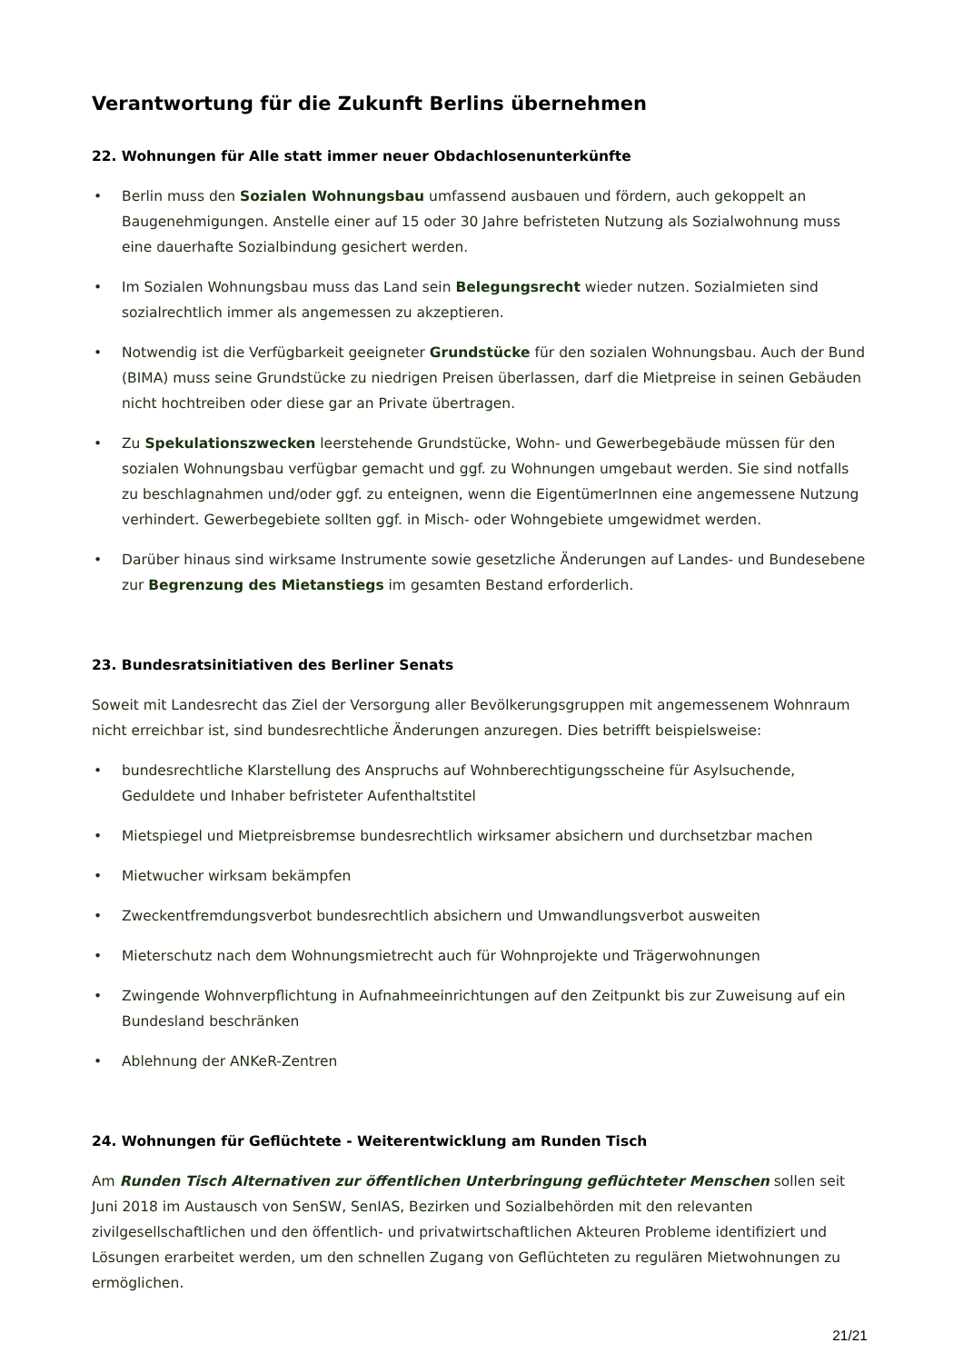Verantwortung für die Zukunft Berlins übernehmen
22. Wohnungen für Alle statt immer neuer Obdachlosenunterkünfte
• Berlin muss den Sozialen Wohnungsbau umfassend ausbauen und fördern, auch gekoppelt an Baugenehmigungen. Anstelle einer auf 15 oder 30 Jahre befristeten Nutzung als Sozialwohnung muss eine dauerhafte Sozialbindung gesichert werden.
• Im Sozialen Wohnungsbau muss das Land sein Belegungsrecht wieder nutzen. Sozialmieten sind sozialrechtlich immer als angemessen zu akzeptieren.
• Notwendig ist die Verfügbarkeit geeigneter Grundstücke für den sozialen Wohnungsbau. Auch der Bund (BIMA) muss seine Grundstücke zu niedrigen Preisen überlassen, darf die Mietpreise in seinen Gebäuden nicht hochtreiben oder diese gar an Private übertragen.
• Zu Spekulationszwecken leerstehende Grundstücke, Wohn- und Gewerbegebäude müssen für den sozialen Wohnungsbau verfügbar gemacht und ggf. zu Wohnungen umgebaut werden. Sie sind notfalls zu beschlagnahmen und/oder ggf. zu enteignen, wenn die EigentümerInnen eine angemessene Nutzung verhindert. Gewerbegebiete sollten ggf. in Misch- oder Wohngebiete umgewidmet werden.
• Darüber hinaus sind wirksame Instrumente sowie gesetzliche Änderungen auf Landes- und Bundesebene zur Begrenzung des Mietanstiegs im gesamten Bestand erforderlich.
23. Bundesratsinitiativen des Berliner Senats
Soweit mit Landesrecht das Ziel der Versorgung aller Bevölkerungsgruppen mit angemessenem Wohnraum nicht erreichbar ist, sind bundesrechtliche Änderungen anzuregen. Dies betrifft beispielsweise:
• bundesrechtliche Klarstellung des Anspruchs auf Wohnberechtigungsscheine für Asylsuchende, Geduldete und Inhaber befristeter Aufenthaltstitel
• Mietspiegel und Mietpreisbremse bundesrechtlich wirksamer absichern und durchsetzbar machen
• Mietwucher wirksam bekämpfen
• Zweckentfremdungsverbot bundesrechtlich absichern und Umwandlungsverbot ausweiten
• Mieterschutz nach dem Wohnungsmietrecht auch für Wohnprojekte und Trägerwohnungen
• Zwingende Wohnverpflichtung in Aufnahmeeinrichtungen auf den Zeitpunkt bis zur Zuweisung auf ein Bundesland beschränken
• Ablehnung der ANKeR-Zentren
24. Wohnungen für Geflüchtete - Weiterentwicklung am Runden Tisch
Am Runden Tisch Alternativen zur öffentlichen Unterbringung geflüchteter Menschen sollen seit Juni 2018 im Austausch von SenSW, SenIAS, Bezirken und Sozialbehörden mit den relevanten zivilgesellschaftlichen und den öffentlich- und privatwirtschaftlichen Akteuren Probleme identifiziert und Lösungen erarbeitet werden, um den schnellen Zugang von Geflüchteten zu regulären Mietwohnungen zu ermöglichen.
21/21